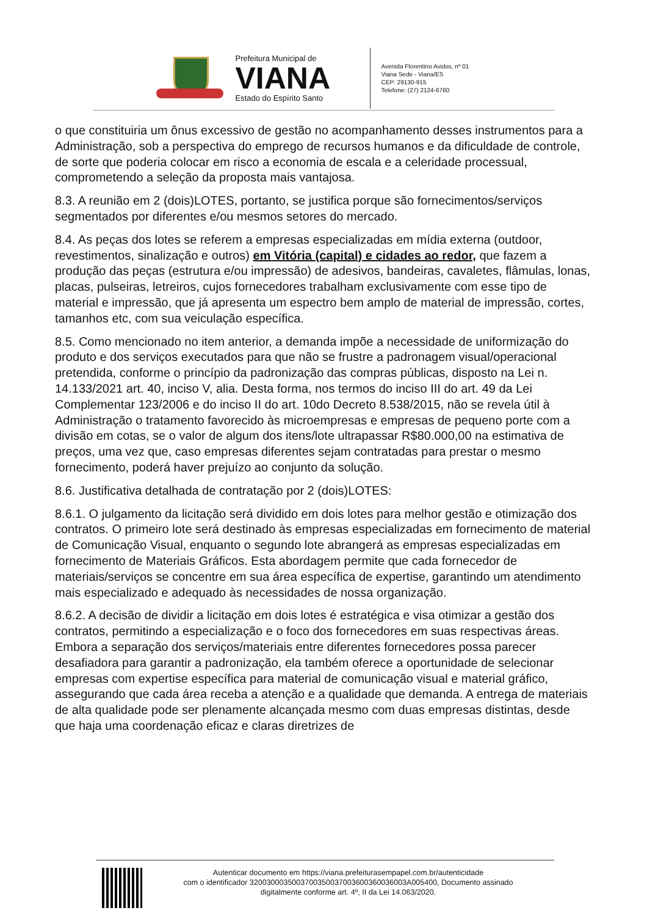Prefeitura Municipal de
VIANA
Estado do Espírito Santo
Avenida Florentino Avidos, nº 01
Viana Sede - Viana/ES
CEP: 29130-915
Telefone: (27) 2124-6760
o que constituiria um ônus excessivo de gestão no acompanhamento desses instrumentos para a Administração, sob a perspectiva do emprego de recursos humanos e da dificuldade de controle, de sorte que poderia colocar em risco a economia de escala e a celeridade processual, comprometendo a seleção da proposta mais vantajosa.
8.3. A reunião em 2 (dois)LOTES, portanto, se justifica porque são fornecimentos/serviços segmentados por diferentes e/ou mesmos setores do mercado.
8.4. As peças dos lotes se referem a empresas especializadas em mídia externa (outdoor, revestimentos, sinalização e outros) em Vitória (capital) e cidades ao redor, que fazem a produção das peças (estrutura e/ou impressão) de adesivos, bandeiras, cavaletes, flâmulas, lonas, placas, pulseiras, letreiros, cujos fornecedores trabalham exclusivamente com esse tipo de material e impressão, que já apresenta um espectro bem amplo de material de impressão, cortes, tamanhos etc, com sua veiculação específica.
8.5. Como mencionado no item anterior, a demanda impõe a necessidade de uniformização do produto e dos serviços executados para que não se frustre a padronagem visual/operacional pretendida, conforme o princípio da padronização das compras públicas, disposto na Lei n. 14.133/2021 art. 40, inciso V, alia. Desta forma, nos termos do inciso III do art. 49 da Lei Complementar 123/2006 e do inciso II do art. 10do Decreto 8.538/2015, não se revela útil à Administração o tratamento favorecido às microempresas e empresas de pequeno porte com a divisão em cotas, se o valor de algum dos itens/lote ultrapassar R$80.000,00 na estimativa de preços, uma vez que, caso empresas diferentes sejam contratadas para prestar o mesmo fornecimento, poderá haver prejuízo ao conjunto da solução.
8.6. Justificativa detalhada de contratação por 2 (dois)LOTES:
8.6.1. O julgamento da licitação será dividido em dois lotes para melhor gestão e otimização dos contratos. O primeiro lote será destinado às empresas especializadas em fornecimento de material de Comunicação Visual, enquanto o segundo lote abrangerá as empresas especializadas em fornecimento de Materiais Gráficos. Esta abordagem permite que cada fornecedor de materiais/serviços se concentre em sua área específica de expertise, garantindo um atendimento mais especializado e adequado às necessidades de nossa organização.
8.6.2. A decisão de dividir a licitação em dois lotes é estratégica e visa otimizar a gestão dos contratos, permitindo a especialização e o foco dos fornecedores em suas respectivas áreas. Embora a separação dos serviços/materiais entre diferentes fornecedores possa parecer desafiadora para garantir a padronização, ela também oferece a oportunidade de selecionar empresas com expertise específica para material de comunicação visual e material gráfico, assegurando que cada área receba a atenção e a qualidade que demanda. A entrega de materiais de alta qualidade pode ser plenamente alcançada mesmo com duas empresas distintas, desde que haja uma coordenação eficaz e claras diretrizes de
Autenticar documento em https://viana.prefeiturasempapel.com.br/autenticidade
com o identificador 3200300035003700350037003600360036003A005400, Documento assinado
digitalmente conforme art. 4º, II da Lei 14.063/2020.